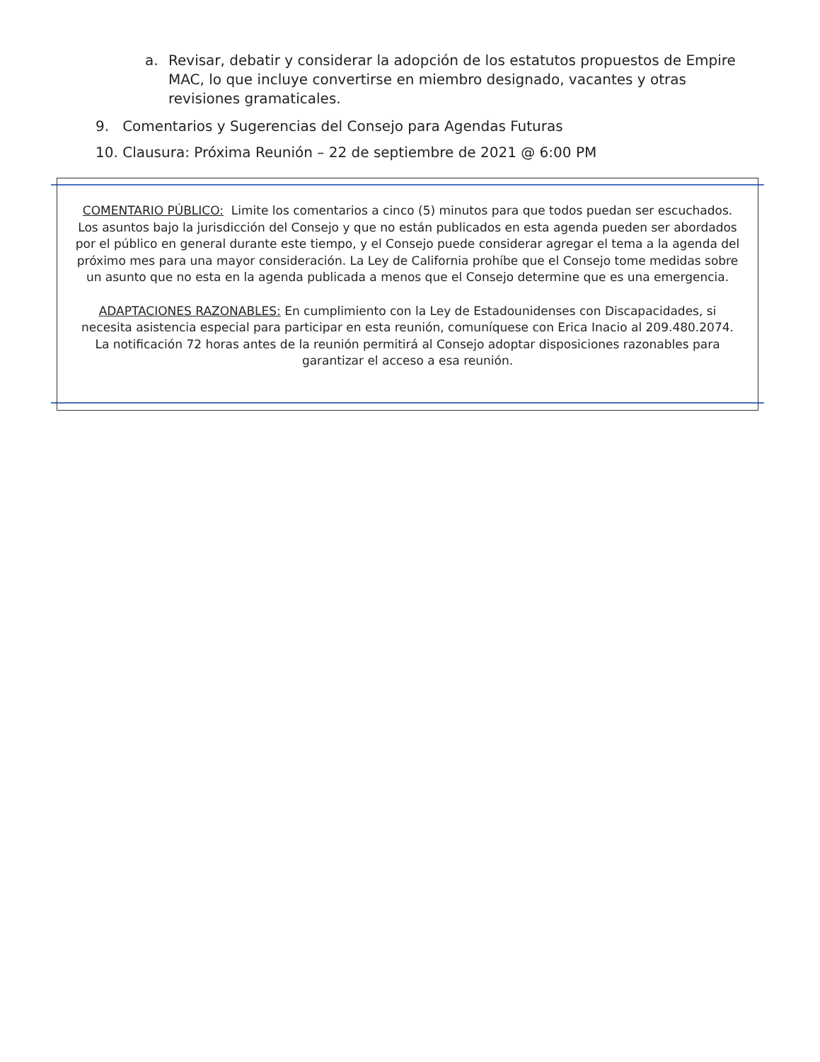a.
Revisar, debatir y considerar la adopción de los estatutos propuestos de Empire MAC, lo que incluye convertirse en miembro designado, vacantes y otras revisiones gramaticales.
9. Comentarios y Sugerencias del Consejo para Agendas Futuras
10. Clausura: Próxima Reunión – 22 de septiembre de 2021 @ 6:00 PM
COMENTARIO PÚBLICO: Limite los comentarios a cinco (5) minutos para que todos puedan ser escuchados. Los asuntos bajo la jurisdicción del Consejo y que no están publicados en esta agenda pueden ser abordados por el público en general durante este tiempo, y el Consejo puede considerar agregar el tema a la agenda del próximo mes para una mayor consideración. La Ley de California prohíbe que el Consejo tome medidas sobre un asunto que no esta en la agenda publicada a menos que el Consejo determine que es una emergencia.
ADAPTACIONES RAZONABLES: En cumplimiento con la Ley de Estadounidenses con Discapacidades, si necesita asistencia especial para participar en esta reunión, comuníquese con Erica Inacio al 209.480.2074. La notificación 72 horas antes de la reunión permitirá al Consejo adoptar disposiciones razonables para garantizar el acceso a esa reunión.